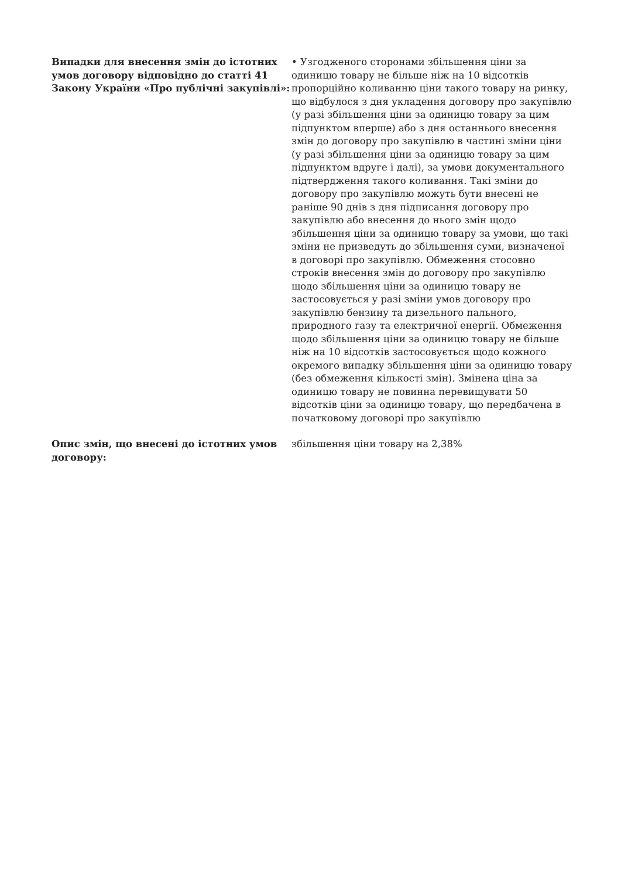| Випадки для внесення змін до істотних умов договору відповідно до статті 41 Закону України «Про публічні закупівлі»: | • Узгодженого сторонами збільшення ціни за одиницю товару не більше ніж на 10 відсотків пропорційно коливанню ціни такого товару на ринку, що відбулося з дня укладення договору про закупівлю (у разі збільшення ціни за одиницю товару за цим підпунктом вперше) або з дня останнього внесення змін до договору про закупівлю в частині зміни ціни (у разі збільшення ціни за одиницю товару за цим підпунктом вдруге і далі), за умови документального підтвердження такого коливання. Такі зміни до договору про закупівлю можуть бути внесені не раніше 90 днів з дня підписання договору про закупівлю або внесення до нього змін щодо збільшення ціни за одиницю товару за умови, що такі зміни не призведуть до збільшення суми, визначеної в договорі про закупівлю. Обмеження стосовно строків внесення змін до договору про закупівлю щодо збільшення ціни за одиницю товару не застосовується у разі зміни умов договору про закупівлю бензину та дизельного пального, природного газу та електричної енергії. Обмеження щодо збільшення ціни за одиницю товару не більше ніж на 10 відсотків застосовується щодо кожного окремого випадку збільшення ціни за одиницю товару (без обмеження кількості змін). Змінена ціна за одиницю товару не повинна перевищувати 50 відсотків ціни за одиницю товару, що передбачена в початковому договорі про закупівлю |
| Опис змін, що внесені до істотних умов договору: | збільшення ціни товару на 2,38% |